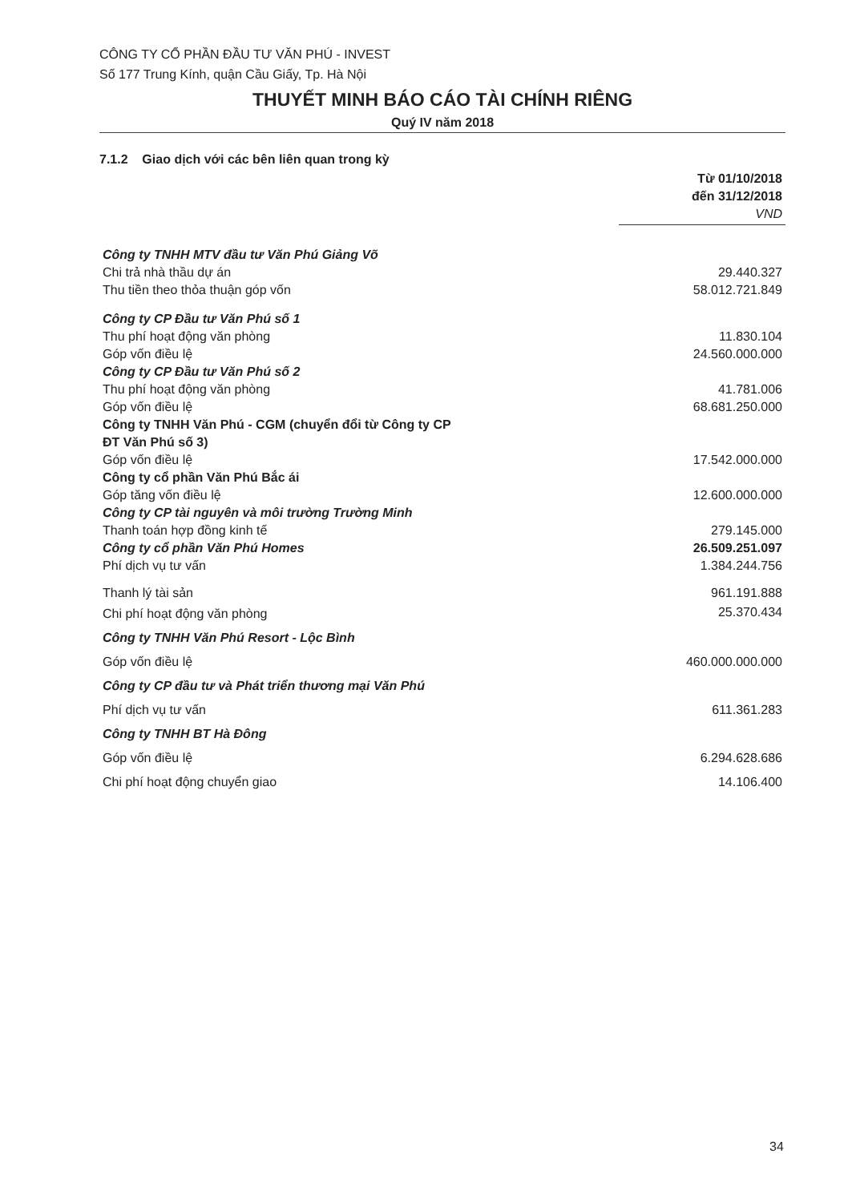CÔNG TY CỔ PHẦN ĐẦU TƯ VĂN PHÚ - INVEST
Số 177 Trung Kính, quận Cầu Giấy, Tp. Hà Nội
THUYẾT MINH BÁO CÁO TÀI CHÍNH RIÊNG
Quý IV năm 2018
7.1.2 Giao dịch với các bên liên quan trong kỳ
| | Từ 01/10/2018 đến 31/12/2018 VND |
| --- | --- |
| Công ty TNHH MTV đầu tư Văn Phú Giảng Võ | |
| Chi trả nhà thầu dự án | 29.440.327 |
| Thu tiền theo thỏa thuận góp vốn | 58.012.721.849 |
| Công ty CP Đầu tư Văn Phú số 1 | |
| Thu phí hoạt động văn phòng | 11.830.104 |
| Góp vốn điều lệ | 24.560.000.000 |
| Công ty CP Đầu tư Văn Phú số 2 | |
| Thu phí hoạt động văn phòng | 41.781.006 |
| Góp vốn điều lệ | 68.681.250.000 |
| Công ty TNHH Văn Phú - CGM (chuyển đổi từ Công ty CP ĐT Văn Phú số 3) | |
| Góp vốn điều lệ | 17.542.000.000 |
| Công ty cổ phần Văn Phú Bắc ái | |
| Góp tăng vốn điều lệ | 12.600.000.000 |
| Công ty CP tài nguyên và môi trường Trường Minh | |
| Thanh toán hợp đồng kinh tế | 279.145.000 |
| Công ty cổ phần Văn Phú Homes | 26.509.251.097 |
| Phí dịch vụ tư vấn | 1.384.244.756 |
| Thanh lý tài sản | 961.191.888 |
| Chi phí hoạt động văn phòng | 25.370.434 |
| Công ty TNHH Văn Phú Resort - Lộc Bình | |
| Góp vốn điều lệ | 460.000.000.000 |
| Công ty CP đầu tư và Phát triển thương mại Văn Phú | |
| Phí dịch vụ tư vấn | 611.361.283 |
| Công ty TNHH BT Hà Đông | |
| Góp vốn điều lệ | 6.294.628.686 |
| Chi phí hoạt động chuyển giao | 14.106.400 |
34